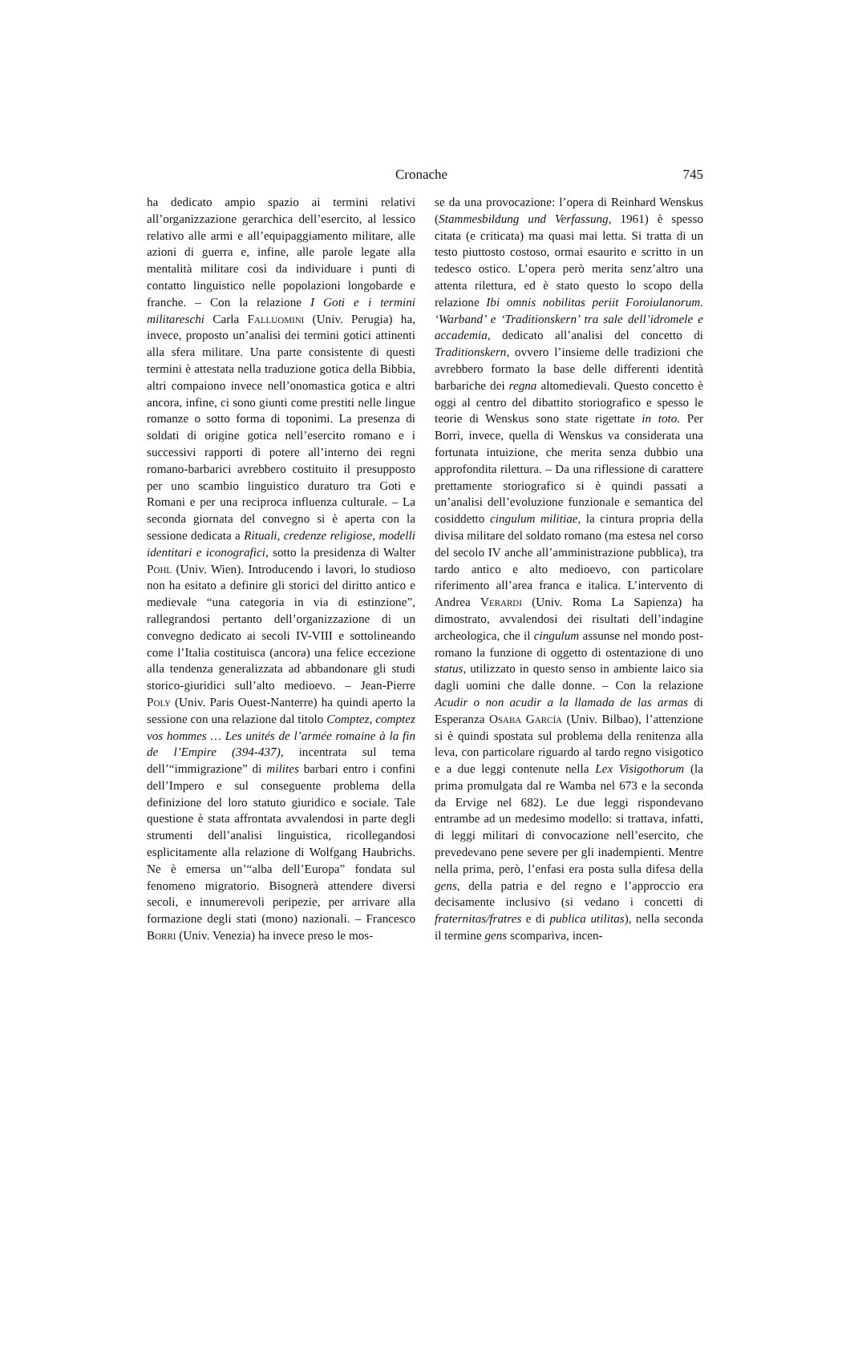Cronache 745
ha dedicato ampio spazio ai termini relativi all’organizzazione gerarchica dell’esercito, al lessico relativo alle armi e all’equipaggiamento militare, alle azioni di guerra e, infine, alle parole legate alla mentalità militare così da individuare i punti di contatto linguistico nelle popolazioni longobarde e franche. – Con la relazione I Goti e i termini militareschi Carla Falluomini (Univ. Perugia) ha, invece, proposto un’analisi dei termini gotici attinenti alla sfera militare. Una parte consistente di questi termini è attestata nella traduzione gotica della Bibbia, altri compaiono invece nell’onomastica gotica e altri ancora, infine, ci sono giunti come prestiti nelle lingue romanze o sotto forma di toponimi. La presenza di soldati di origine gotica nell’esercito romano e i successivi rapporti di potere all’interno dei regni romano-barbarici avrebbero costituito il presupposto per uno scambio linguistico duraturo tra Goti e Romani e per una reciproca influenza culturale. – La seconda giornata del convegno si è aperta con la sessione dedicata a Rituali, credenze religiose, modelli identitari e iconografici, sotto la presidenza di Walter Pohl (Univ. Wien). Introducendo i lavori, lo studioso non ha esitato a definire gli storici del diritto antico e medievale “una categoria in via di estinzione”, rallegrandosi pertanto dell’organizzazione di un convegno dedicato ai secoli IV-VIII e sottolineando come l’Italia costituisca (ancora) una felice eccezione alla tendenza generalizzata ad abbandonare gli studi storico-giuridici sull’alto medioevo. – Jean-Pierre Poly (Univ. Paris Ouest-Nanterre) ha quindi aperto la sessione con una relazione dal titolo Comptez, comptez vos hommes … Les unités de l’armée romaine à la fin de l’Empire (394-437), incentrata sul tema dell’“immigrazione” di milites barbari entro i confini dell’Impero e sul conseguente problema della definizione del loro statuto giuridico e sociale. Tale questione è stata affrontata avvalendosi in parte degli strumenti dell’analisi linguistica, ricollegandosi esplicitamente alla relazione di Wolfgang Haubrichs. Ne è emersa un’“alba dell’Europa” fondata sul fenomeno migratorio. Bisognerà attendere diversi secoli, e innumerevoli peripezie, per arrivare alla formazione degli stati (mono) nazionali. – Francesco Borri (Univ. Venezia) ha invece preso le mos-
se da una provocazione: l’opera di Reinhard Wenskus (Stammesbildung und Verfassung, 1961) è spesso citata (e criticata) ma quasi mai letta. Si tratta di un testo piuttosto costoso, ormai esaurito e scritto in un tedesco ostico. L’opera però merita senz’altro una attenta rilettura, ed è stato questo lo scopo della relazione Ibi omnis nobilitas periit Foroiulanorum. ‘Warband’ e ‘Traditionskern’ tra sale dell’idromele e accademia, dedicato all’analisi del concetto di Traditionskern, ovvero l’insieme delle tradizioni che avrebbero formato la base delle differenti identità barbariche dei regna altomedievali. Questo concetto è oggi al centro del dibattito storiografico e spesso le teorie di Wenskus sono state rigettate in toto. Per Borri, invece, quella di Wenskus va considerata una fortunata intuizione, che merita senza dubbio una approfondita rilettura. – Da una riflessione di carattere prettamente storiografico si è quindi passati a un’analisi dell’evoluzione funzionale e semantica del cosiddetto cingulum militiae, la cintura propria della divisa militare del soldato romano (ma estesa nel corso del secolo IV anche all’amministrazione pubblica), tra tardo antico e alto medioevo, con particolare riferimento all’area franca e italica. L’intervento di Andrea Verardi (Univ. Roma La Sapienza) ha dimostrato, avvalendosi dei risultati dell’indagine archeologica, che il cingulum assunse nel mondo post-romano la funzione di oggetto di ostentazione di uno status, utilizzato in questo senso in ambiente laico sia dagli uomini che dalle donne. – Con la relazione Acudir o non acudir a la llamada de las armas di Esperanza Osaba García (Univ. Bilbao), l’attenzione si è quindi spostata sul problema della renitenza alla leva, con particolare riguardo al tardo regno visigotico e a due leggi contenute nella Lex Visigothorum (la prima promulgata dal re Wamba nel 673 e la seconda da Ervige nel 682). Le due leggi rispondevano entrambe ad un medesimo modello: si trattava, infatti, di leggi militari di convocazione nell’esercito, che prevedevano pene severe per gli inadempienti. Mentre nella prima, però, l’enfasi era posta sulla difesa della gens, della patria e del regno e l’approccio era decisamente inclusivo (si vedano i concetti di fraternitas/fratres e di publica utilitas), nella seconda il termine gens scompariva, incen-